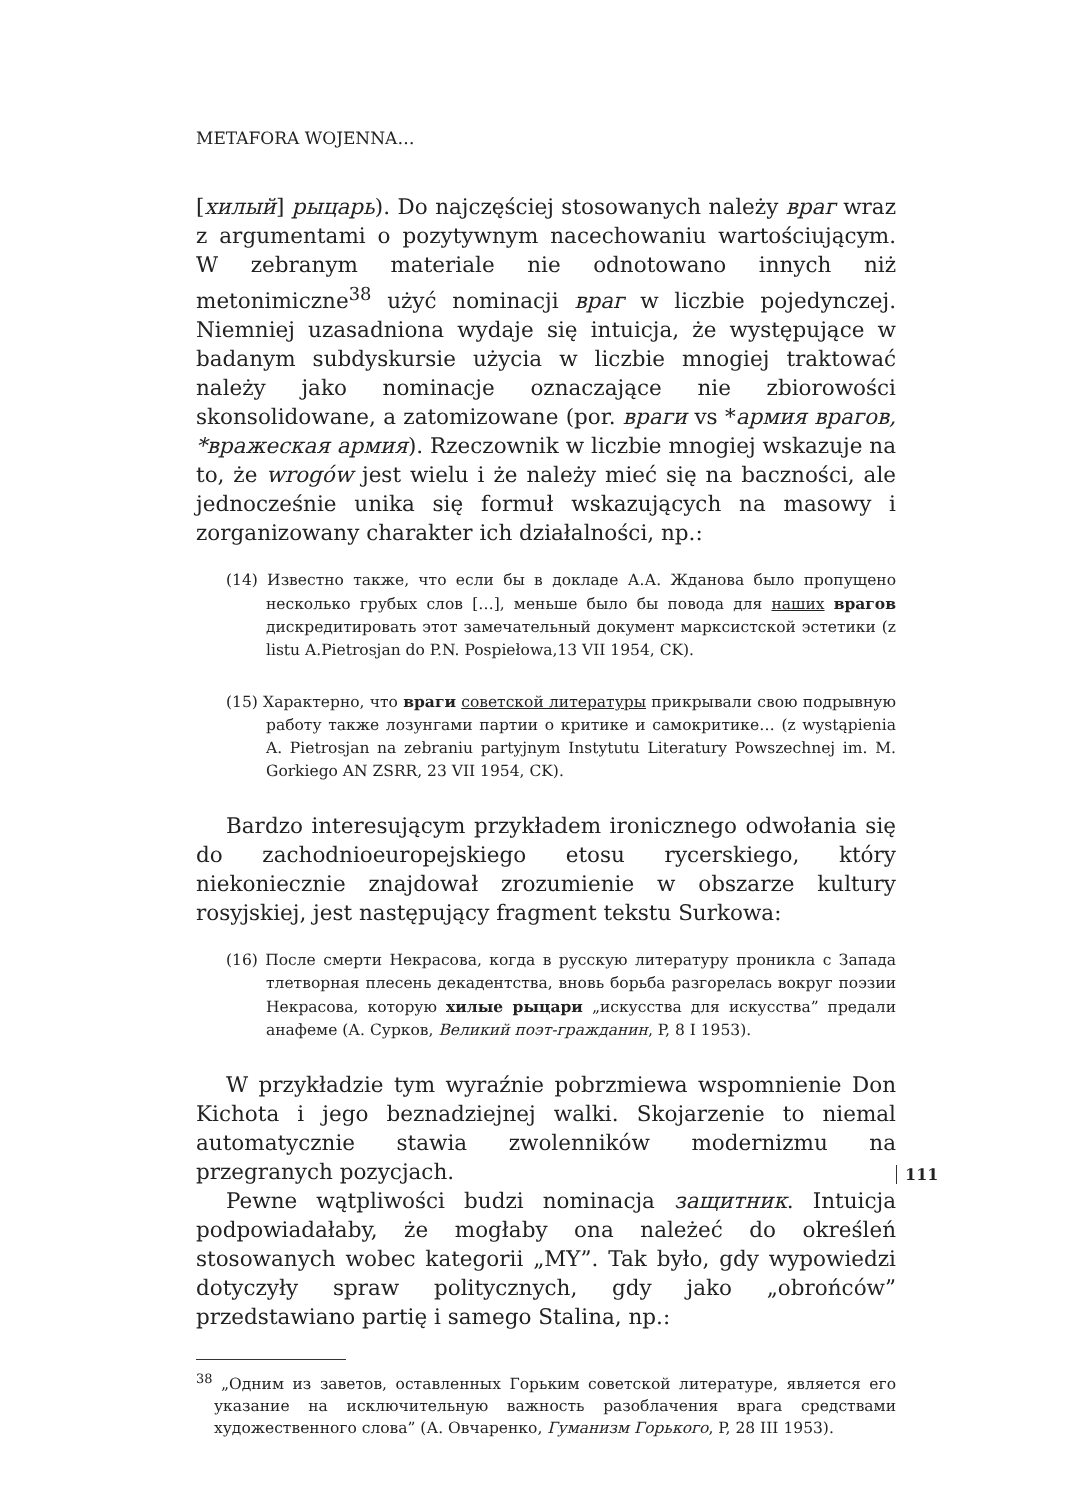METAFORA WOJENNA…
[хилый] рыцарь). Do najczęściej stosowanych należy враг wraz z argumentami o pozytywnym nacechowaniu wartościującym. W zebranym materiale nie odnotowano innych niż metonimiczne<sup>38</sup> użyć nominacji враг w liczbie pojedynczej. Niemniej uzasadniona wydaje się intuicja, że występujące w badanym subdyskursie użycia w liczbie mnogiej traktować należy jako nominacje oznaczające nie zbiorowości skonsolidowane, a zatomizowane (por. враги vs *армия врагов, *вражеская армия). Rzeczownik w liczbie mnogiej wskazuje na to, że wrogów jest wielu i że należy mieć się na baczności, ale jednocześnie unika się formuł wskazujących na masowy i zorganizowany charakter ich działalności, np.:
(14) Известно также, что если бы в докладе А.А. Жданова было пропущено несколько грубых слов […], меньше было бы повода для наших врагов дискредитировать этот замечательный документ марксистской эстетики (z listu A.Pietrosjan do P.N. Pospiełowa,13 VII 1954, CK).
(15) Характерно, что враги советской литературы прикрывали свою подрывную работу также лозунгами партии о критике и самокритике… (z wystąpienia A. Pietrosjan na zebraniu partyjnym Instytutu Literatury Powszechnej im. M. Gorkiego AN ZSRR, 23 VII 1954, CK).
Bardzo interesującym przykładem ironicznego odwołania się do zachodnioeuropejskiego etosu rycerskiego, który niekoniecznie znajdował zrozumienie w obszarze kultury rosyjskiej, jest następujący fragment tekstu Surkowa:
(16) После смерти Некрасова, когда в русскую литературу проникла с Запада тлетворная плесень декадентства, вновь борьба разгорелась вокруг поэзии Некрасова, которую хилые рыцари „искусства для искусства” предали анафеме (А. Сурков, Великий поэт-гражданин, P, 8 I 1953).
W przykładzie tym wyraźnie pobrzmiewa wspomnienie Don Kichota i jego beznadziejnej walki. Skojarzenie to niemal automatycznie stawia zwolenników modernizmu na przegranych pozycjach.
Pewne wątpliwości budzi nominacja защитник. Intuicja podpowiadałaby, że mogłaby ona należeć do określeń stosowanych wobec kategorii „MY”. Tak było, gdy wypowiedzi dotyczyły spraw politycznych, gdy jako „obrońców” przedstawiano partię i samego Stalina, np.:
<sup>38</sup> „Одним из заветов, оставленных Горьким советской литературе, является его указание на исключительную важность разоблачения врага средствами художественного слова” (А. Овчаренко, Гуманизм Горького, P, 28 III 1953).
111